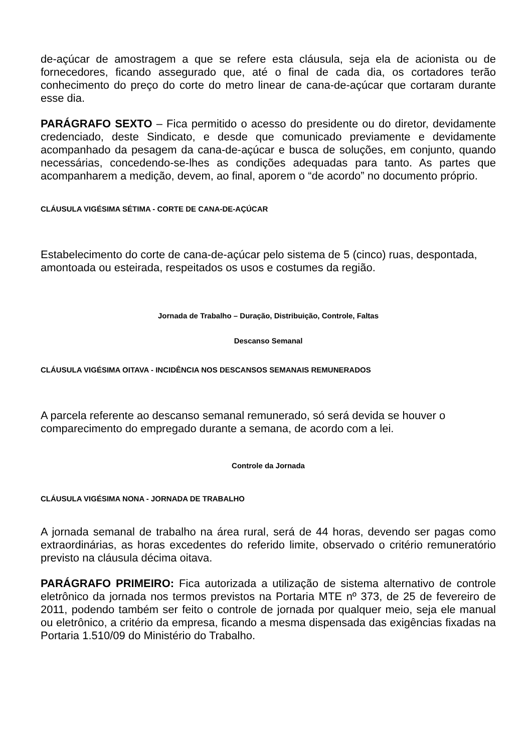de-açúcar de amostragem a que se refere esta cláusula, seja ela de acionista ou de fornecedores, ficando assegurado que, até o final de cada dia, os cortadores terão conhecimento do preço do corte do metro linear de cana-de-açúcar que cortaram durante esse dia.
PARÁGRAFO SEXTO – Fica permitido o acesso do presidente ou do diretor, devidamente credenciado, deste Sindicato, e desde que comunicado previamente e devidamente acompanhado da pesagem da cana-de-açúcar e busca de soluções, em conjunto, quando necessárias, concedendo-se-lhes as condições adequadas para tanto. As partes que acompanharem a medição, devem, ao final, aporem o “de acordo” no documento próprio.
CLÁUSULA VIGÉSIMA SÉTIMA - CORTE DE CANA-DE-AÇÚCAR
Estabelecimento do corte de cana-de-açúcar pelo sistema de 5 (cinco) ruas, despontada, amontoada ou esteirada, respeitados os usos e costumes da região.
Jornada de Trabalho – Duração, Distribuição, Controle, Faltas
Descanso Semanal
CLÁUSULA VIGÉSIMA OITAVA - INCIDÊNCIA NOS DESCANSOS SEMANAIS REMUNERADOS
A parcela referente ao descanso semanal remunerado, só será devida se houver o comparecimento do empregado durante a semana, de acordo com a lei.
Controle da Jornada
CLÁUSULA VIGÉSIMA NONA - JORNADA DE TRABALHO
A jornada semanal de trabalho na área rural, será de 44 horas, devendo ser pagas como extraordinárias, as horas excedentes do referido limite, observado o critério remuneratório previsto na cláusula décima oitava.
PARÁGRAFO PRIMEIRO: Fica autorizada a utilização de sistema alternativo de controle eletrônico da jornada nos termos previstos na Portaria MTE nº 373, de 25 de fevereiro de 2011, podendo também ser feito o controle de jornada por qualquer meio, seja ele manual ou eletrônico, a critério da empresa, ficando a mesma dispensada das exigências fixadas na Portaria 1.510/09 do Ministério do Trabalho.